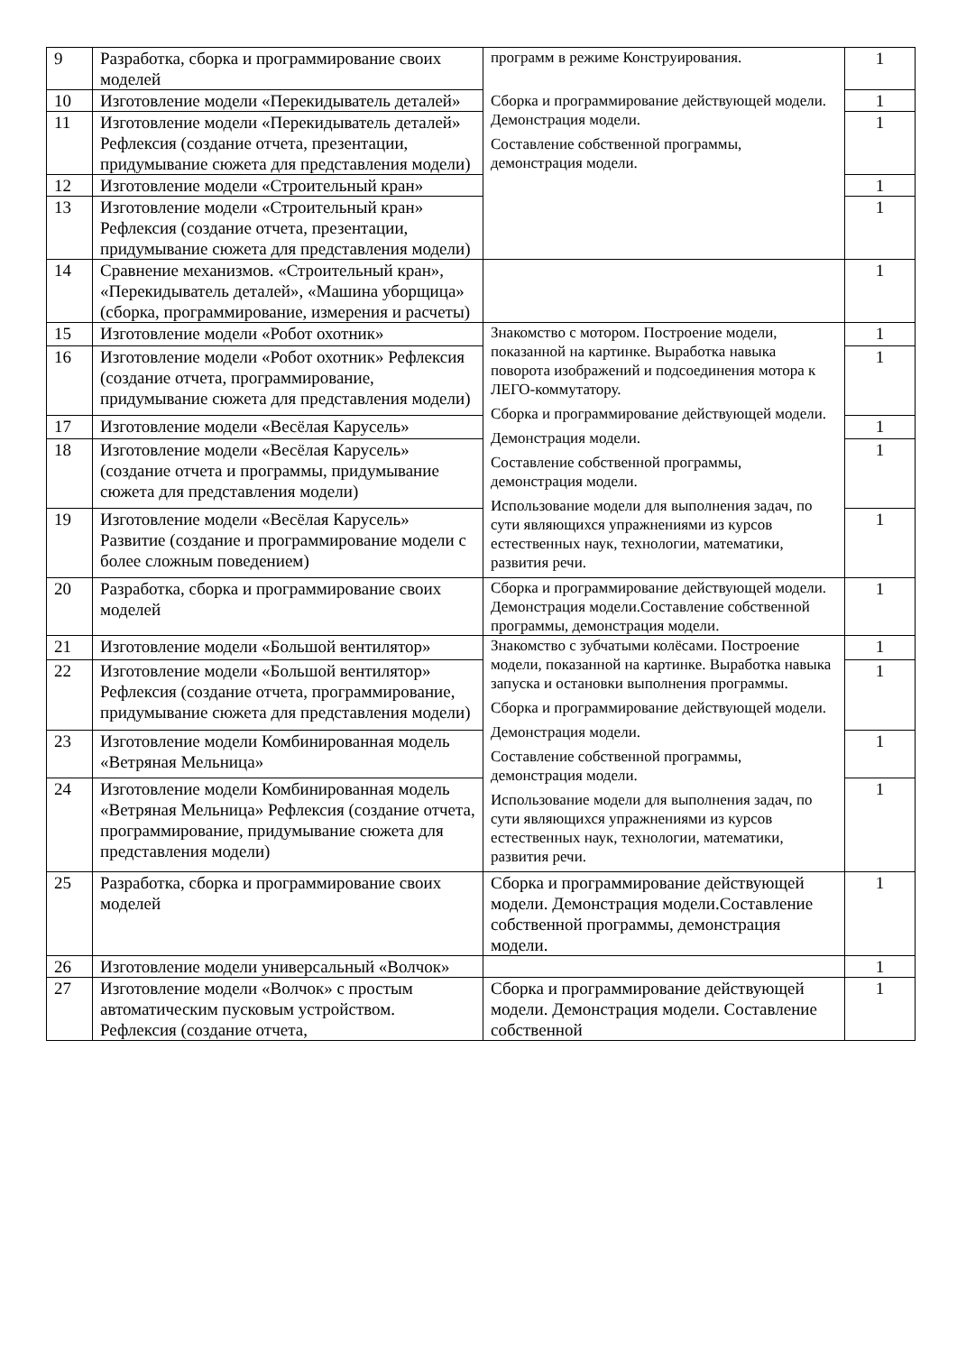| 9 | Разработка, сборка и программирование своих моделей | программ в режиме Конструирования. Сборка и программирование действующей модели. Демонстрация модели. Составление собственной программы, демонстрация модели. | 1 |
| 10 | Изготовление модели «Перекидыватель деталей» | | 1 |
| 11 | Изготовление модели «Перекидыватель деталей» Рефлексия (создание отчета, презентации, придумывание сюжета для представления модели) | | 1 |
| 12 | Изготовление модели «Строительный кран» | | 1 |
| 13 | Изготовление модели «Строительный кран» Рефлексия (создание отчета, презентации, придумывание сюжета для представления модели) | | 1 |
| 14 | Сравнение механизмов. «Строительный кран», «Перекидыватель деталей», «Машина уборщица» (сборка, программирование, измерения и расчеты) | | 1 |
| 15 | Изготовление модели «Робот охотник» | Знакомство с мотором. Построение модели, показанной на картинке. Выработка навыка поворота изображений и подсоединения мотора к ЛЕГО-коммутатору. Сборка и программирование действующей модели. Демонстрация модели. Составление собственной программы, демонстрация модели. Использование модели для выполнения задач, по сути являющихся упражнениями из курсов естественных наук, технологии, математики, развития речи. | 1 |
| 16 | Изготовление модели «Робот охотник» Рефлексия (создание отчета, программирование, придумывание сюжета для представления модели) | | 1 |
| 17 | Изготовление модели «Весёлая Карусель» | | 1 |
| 18 | Изготовление модели «Весёлая Карусель» (создание отчета и программы, придумывание сюжета для представления модели) | | 1 |
| 19 | Изготовление модели «Весёлая Карусель» Развитие (создание и программирование модели с более сложным поведением) | | 1 |
| 20 | Разработка, сборка и программирование своих моделей | Сборка и программирование действующей модели. Демонстрация модели.Составление собственной программы, демонстрация модели. | 1 |
| 21 | Изготовление модели «Большой вентилятор» | Знакомство с зубчатыми колёсами. Построение модели, показанной на картинке. Выработка навыка запуска и остановки выполнения программы. Сборка и программирование действующей модели. Демонстрация модели. Составление собственной программы, демонстрация модели. Использование модели для выполнения задач, по сути являющихся упражнениями из курсов естественных наук, технологии, математики, развития речи. | 1 |
| 22 | Изготовление модели «Большой вентилятор» Рефлексия (создание отчета, программирование, придумывание сюжета для представления модели) | | 1 |
| 23 | Изготовление модели Комбинированная модель «Ветряная Мельница» | | 1 |
| 24 | Изготовление модели Комбинированная модель «Ветряная Мельница» Рефлексия (создание отчета, программирование, придумывание сюжета для представления модели) | | 1 |
| 25 | Разработка, сборка и программирование своих моделей | Сборка и программирование действующей модели. Демонстрация модели.Составление собственной программы, демонстрация модели. | 1 |
| 26 | Изготовление модели универсальный «Волчок» | | 1 |
| 27 | Изготовление модели «Волчок» с простым автоматическим пусковым устройством. Рефлексия (создание отчета, | Сборка и программирование действующей модели. Демонстрация модели. Составление собственной | 1 |